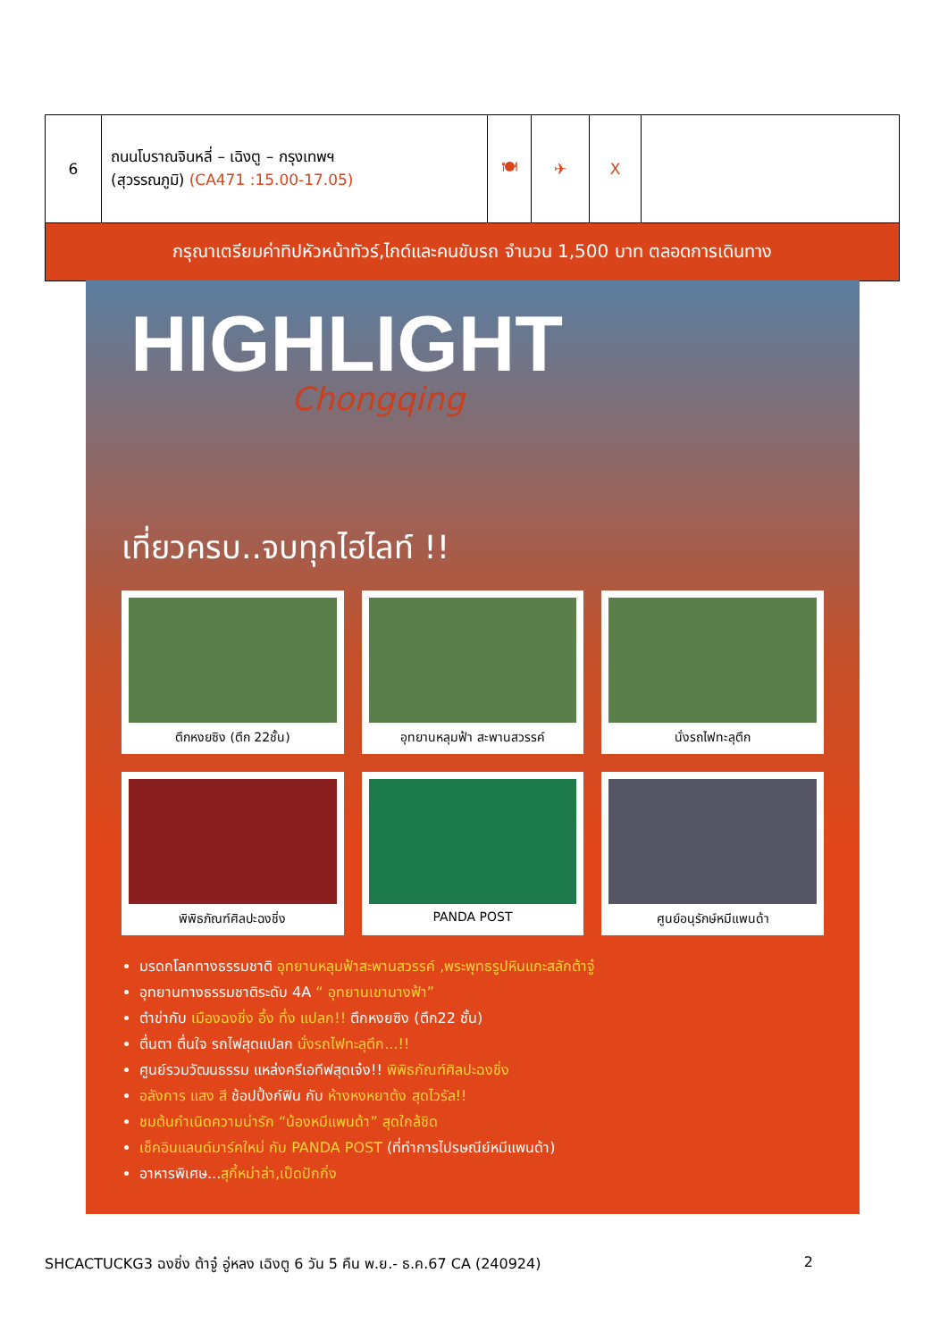| 6 | ถนนโบราณจินหลี่ – เฉิงตู – กรุงเทพฯ (สุวรรณภูมิ) (CA471 :15.00-17.05) | 🍽 | ✈ | X | |
| กรุณาเตรียมค่าทิปหัวหน้าทัวร์,ไกด์และคนขับรถ จำนวน 1,500 บาท ตลอดการเดินทาง | | | | | |
HIGHLIGHT
Chongqing
เที่ยวครบ..จบทุกไฮไลท์ !!
ตึกหงยซิง (ตึก 22ชั้น)
อุทยานหลุมฟ้า สะพานสวรรค์
นั่งรถไฟทะลุตึก
พิพิธภัณฑ์ศิลปะฉงชิ่ง
PANDA POST
ศูนย์อนุรักษ์หมีแพนด้า
มรดกโลกทางธรรมชาติ อุทยานหลุมฟ้าสะพานสวรรค์ ,พระพุทธรูปหินแกะสลักต้าจู๋
อุทยานทางธรรมชาติระดับ 4A “ อุทยานเขานางฟ้า”
ตำข่ากับ เมืองฉงชิ่ง อึ้ง ทึ่ง แปลก!! ตึกหงยซิง (ตึก22 ชั้น)
ตื่นตา ตื่นใจ รถไฟสุดแปลก นั่งรถไฟทะลุตึก...!!
ศูนย์รวมวัฒนธรรม แหล่งครีเอทีฟสุดเจ๋ง!! พิพิธภัณฑ์ศิลปะฉงชิ่ง
อลังการ แสง สี ช้อปปิ้งก์ฟิน กับ ห้างหงหยาต้ง สุดไวรัล!!
ชมต้นกำเนิดความน่ารัก “น้องหมีแพนด้า” สุดใกล้ชิด
เช็คอินแลนด์มาร์คใหม่ กับ PANDA POST (ที่ทำการไปรษณีย์หมีแพนด้า)
อาหารพิเศษ...สุกี้หม่าล่า,เป็ดปักกิ่ง
SHCACTUCKG3 ฉงชิ่ง ต้าจู๋ อู่หลง เฉิงตู 6 วัน 5 คืน พ.ย.- ธ.ค.67 CA (240924) 2